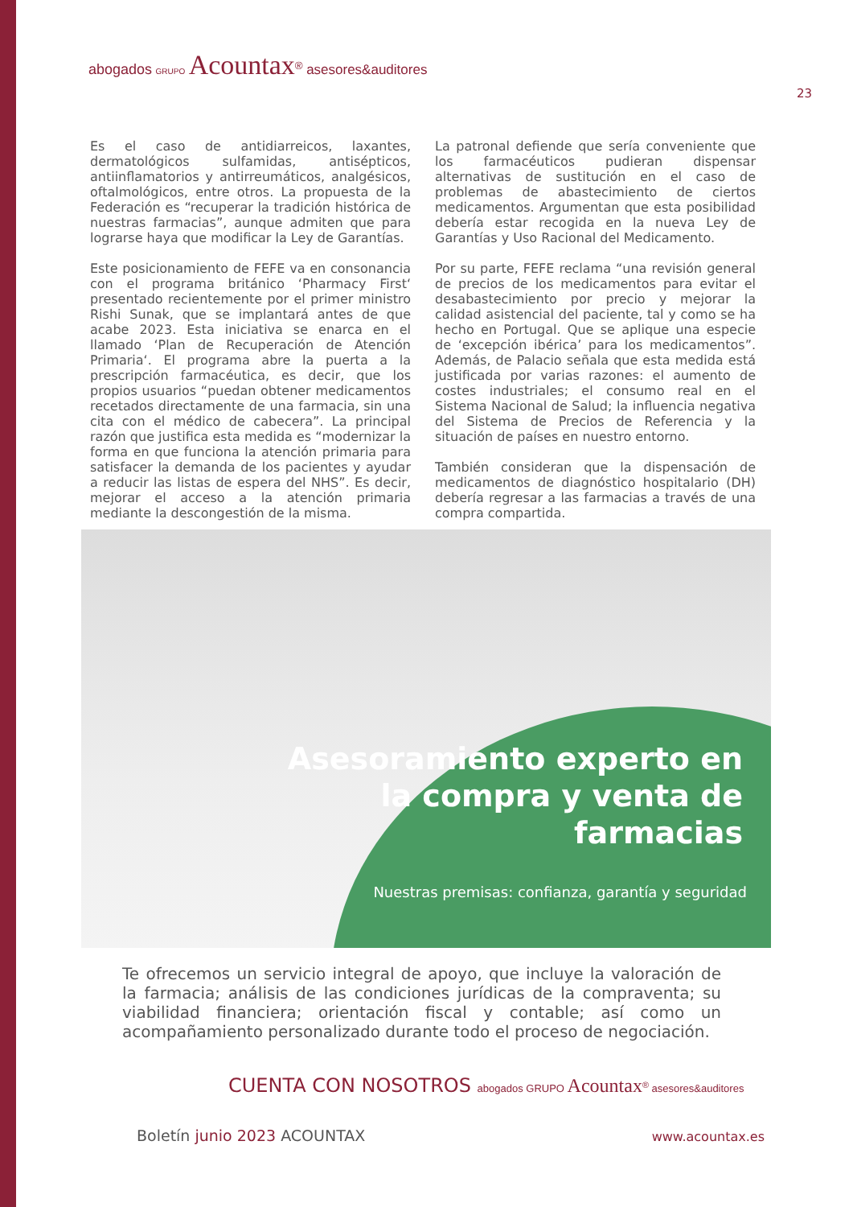abogados GRUPO Acountax<sup>®</sup> asesores&auditores
23
Es el caso de antidiarreicos, laxantes, dermatológicos sulfamidas, antisépticos, antiinflamatorios y antirreumáticos, analgésicos, oftalmológicos, entre otros. La propuesta de la Federación es “recuperar la tradición histórica de nuestras farmacias”, aunque admiten que para lograrse haya que modificar la Ley de Garantías.
Este posicionamiento de FEFE va en consonancia con el programa británico ‘Pharmacy First‘ presentado recientemente por el primer ministro Rishi Sunak, que se implantará antes de que acabe 2023. Esta iniciativa se enarca en el llamado ‘Plan de Recuperación de Atención Primaria‘. El programa abre la puerta a la prescripción farmacéutica, es decir, que los propios usuarios “puedan obtener medicamentos recetados directamente de una farmacia, sin una cita con el médico de cabecera”. La principal razón que justifica esta medida es “modernizar la forma en que funciona la atención primaria para satisfacer la demanda de los pacientes y ayudar a reducir las listas de espera del NHS”. Es decir, mejorar el acceso a la atención primaria mediante la descongestión de la misma.
La patronal defiende que sería conveniente que los farmacéuticos pudieran dispensar alternativas de sustitución en el caso de problemas de abastecimiento de ciertos medicamentos. Argumentan que esta posibilidad debería estar recogida en la nueva Ley de Garantías y Uso Racional del Medicamento.
Por su parte, FEFE reclama “una revisión general de precios de los medicamentos para evitar el desabastecimiento por precio y mejorar la calidad asistencial del paciente, tal y como se ha hecho en Portugal. Que se aplique una especie de ‘excepción ibérica’ para los medicamentos”. Además, de Palacio señala que esta medida está justificada por varias razones: el aumento de costes industriales; el consumo real en el Sistema Nacional de Salud; la influencia negativa del Sistema de Precios de Referencia y la situación de países en nuestro entorno.
También consideran que la dispensación de medicamentos de diagnóstico hospitalario (DH) debería regresar a las farmacias a través de una compra compartida.
Asesoramiento experto en
la compra y venta de
farmacias
Nuestras premisas: confianza, garantía y seguridad
Te ofrecemos un servicio integral de apoyo, que incluye la valoración de la farmacia; análisis de las condiciones jurídicas de la compraventa; su viabilidad financiera; orientación fiscal y contable; así como un acompañamiento personalizado durante todo el proceso de negociación.
CUENTA CON NOSOTROS abogados GRUPO Acountax<sup>®</sup> asesores&auditores
Boletín junio 2023 ACOUNTAX www.acountax.es